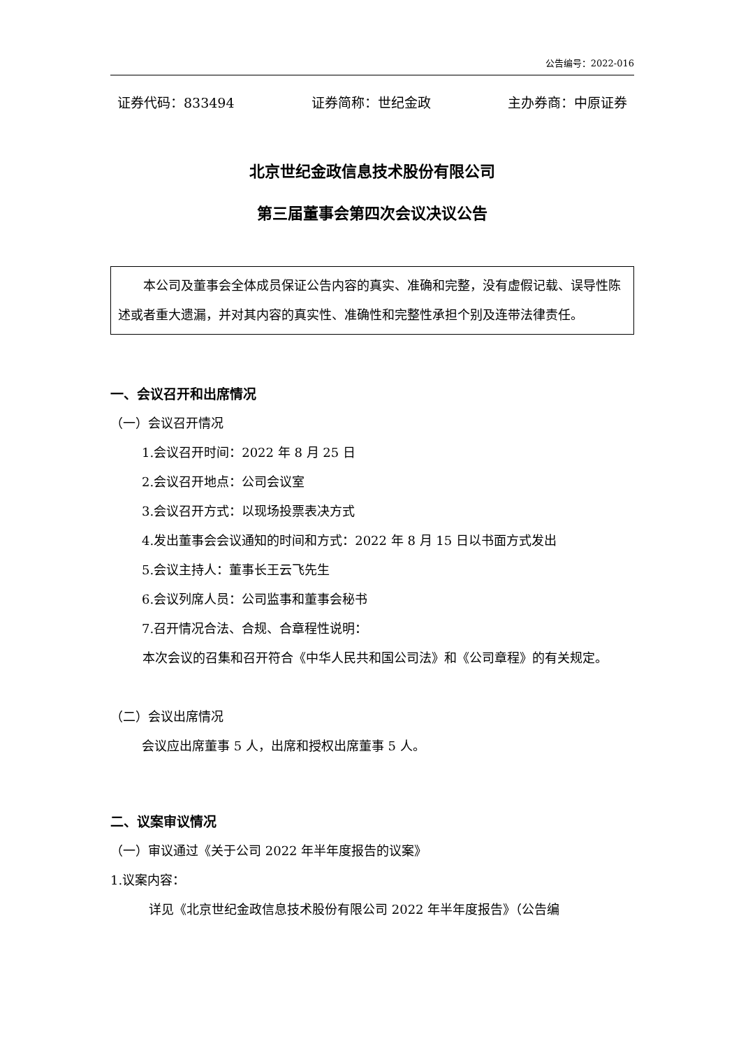公告编号：2022-016
证券代码：833494 证券简称：世纪金政 主办券商：中原证券
北京世纪金政信息技术股份有限公司
第三届董事会第四次会议决议公告
本公司及董事会全体成员保证公告内容的真实、准确和完整，没有虚假记载、误导性陈述或者重大遗漏，并对其内容的真实性、准确性和完整性承担个别及连带法律责任。
一、会议召开和出席情况
（一）会议召开情况
1.会议召开时间：2022 年 8 月 25 日
2.会议召开地点：公司会议室
3.会议召开方式：以现场投票表决方式
4.发出董事会会议通知的时间和方式：2022 年 8 月 15 日以书面方式发出
5.会议主持人：董事长王云飞先生
6.会议列席人员：公司监事和董事会秘书
7.召开情况合法、合规、合章程性说明：
本次会议的召集和召开符合《中华人民共和国公司法》和《公司章程》的有关规定。
（二）会议出席情况
会议应出席董事 5 人，出席和授权出席董事 5 人。
二、议案审议情况
（一）审议通过《关于公司 2022 年半年度报告的议案》
1.议案内容：
详见《北京世纪金政信息技术股份有限公司 2022 年半年度报告》（公告编